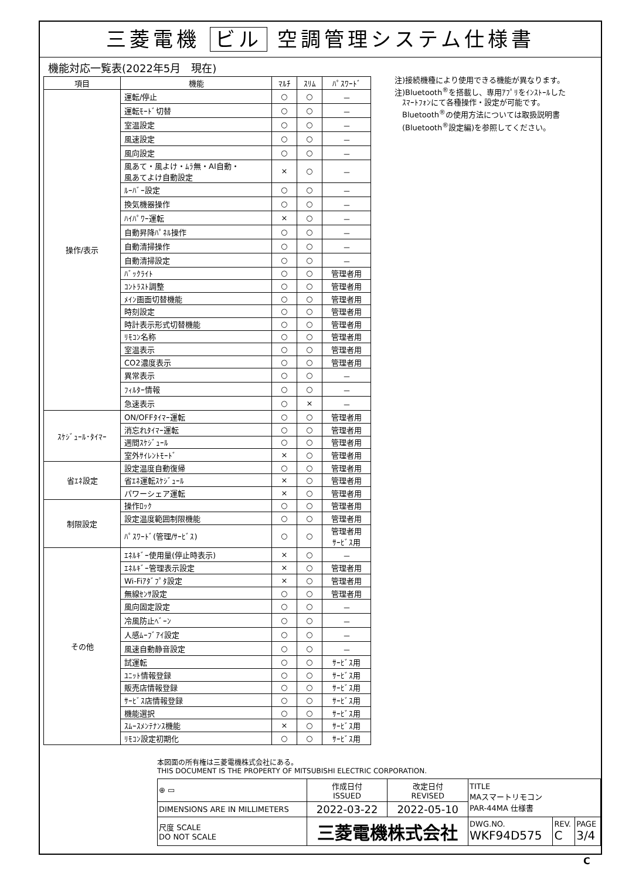三菱電機 ビル 空調管理システム仕様書
機能対応一覧表(2022年5月　現在)
| 項目 | 機能 | ﾏﾙﾁ | ｽﾘﾑ | ﾊﾟｽﾜｰﾄﾞ |
| --- | --- | --- | --- | --- |
| 操作/表示 | 運転/停止 | ○ | ○ | － |
| | 運転ﾓｰﾄﾞ切替 | ○ | ○ | － |
| | 室温設定 | ○ | ○ | － |
| | 風速設定 | ○ | ○ | － |
| | 風向設定 | ○ | ○ | － |
| | 風あて・風よけ・ﾑﾗ無・AI自動・ 風あてよけ自動設定 | × | ○ | － |
| | ﾙｰﾊﾞｰ設定 | ○ | ○ | － |
| | 換気機器操作 | ○ | ○ | － |
| | ﾊｲﾊﾟﾜｰ運転 | × | ○ | － |
| | 自動昇降ﾊﾟﾈﾙ操作 | ○ | ○ | － |
| | 自動清掃操作 | ○ | ○ | － |
| | 自動清掃設定 | ○ | ○ | － |
| | ﾊﾞｯｸﾗｲﾄ | ○ | ○ | 管理者用 |
| | ｺﾝﾄﾗｽﾄ調整 | ○ | ○ | 管理者用 |
| | ﾒｲﾝ画面切替機能 | ○ | ○ | 管理者用 |
| | 時刻設定 | ○ | ○ | 管理者用 |
| | 時計表示形式切替機能 | ○ | ○ | 管理者用 |
| | ﾘﾓｺﾝ名称 | ○ | ○ | 管理者用 |
| | 室温表示 | ○ | ○ | 管理者用 |
| | CO2濃度表示 | ○ | ○ | 管理者用 |
| | 異常表示 | ○ | ○ | － |
| | ﾌｨﾙﾀｰ情報 | ○ | ○ | － |
| | 急速表示 | ○ | × | － |
| ｽｹｼﾞｭｰﾙ･ﾀｲﾏｰ | ON/OFFﾀｲﾏｰ運転 | ○ | ○ | 管理者用 |
| | 消忘れﾀｲﾏｰ運転 | ○ | ○ | 管理者用 |
| | 週間ｽｹｼﾞｭｰﾙ | ○ | ○ | 管理者用 |
| | 室外ｻｲﾚﾝﾄﾓｰﾄﾞ | × | ○ | 管理者用 |
| 省ｴﾈ設定 | 設定温度自動復帰 | ○ | ○ | 管理者用 |
| | 省ｴﾈ運転ｽｹｼﾞｭｰﾙ | × | ○ | 管理者用 |
| | パワーシェア運転 | × | ○ | 管理者用 |
| 制限設定 | 操作ﾛｯｸ | ○ | ○ | 管理者用 |
| | 設定温度範囲制限機能 | ○ | ○ | 管理者用 |
| | ﾊﾟｽﾜｰﾄﾞ(管理/ｻｰﾋﾞｽ) | ○ | ○ | 管理者用 ｻｰﾋﾞｽ用 |
| その他 | ｴﾈﾙｷﾞｰ使用量(停止時表示) | × | ○ | － |
| | ｴﾈﾙｷﾞｰ管理表示設定 | × | ○ | 管理者用 |
| | Wi-Fiｱﾀﾞﾌﾟﾀ設定 | × | ○ | 管理者用 |
| | 無線ｾﾝｻ設定 | ○ | ○ | 管理者用 |
| | 風向固定設定 | ○ | ○ | － |
| | 冷風防止ﾍﾞｰﾝ | ○ | ○ | － |
| | 人感ﾑｰﾌﾞｱｲ設定 | ○ | ○ | － |
| | 風速自動静音設定 | ○ | ○ | － |
| | 試運転 | ○ | ○ | ｻｰﾋﾞｽ用 |
| | ﾕﾆｯﾄ情報登録 | ○ | ○ | ｻｰﾋﾞｽ用 |
| | 販売店情報登録 | ○ | ○ | ｻｰﾋﾞｽ用 |
| | ｻｰﾋﾞｽ店情報登録 | ○ | ○ | ｻｰﾋﾞｽ用 |
| | 機能選択 | ○ | ○ | ｻｰﾋﾞｽ用 |
| | ｽﾑｰｽﾒﾝﾃﾅﾝｽ機能 | × | ○ | ｻｰﾋﾞｽ用 |
| | ﾘﾓｺﾝ設定初期化 | ○ | ○ | ｻｰﾋﾞｽ用 |
注)接続機種により使用できる機能が異なります。
注)Bluetooth<sup>®</sup>を搭載し、専用ｱﾌﾟﾘをｲﾝｽﾄｰﾙした
　ｽﾏｰﾄﾌｫﾝにて各種操作・設定が可能です。
　Bluetooth<sup>®</sup>の使用方法については取扱説明書
　(Bluetooth<sup>®</sup>設定編)を参照してください。
本図面の所有権は三菱電機株式会社にある。
THIS DOCUMENT IS THE PROPERTY OF MITSUBISHI ELECTRIC CORPORATION.
| ⊕ ▭ | 作成日付 ISSUED | 改定日付 REVISED | TITLE MAスマートリモコン PAR-44MA 仕様書 | | |
| DIMENSIONS ARE IN MILLIMETERS | 2022-03-22 | 2022-05-10 | | | |
| 尺度 SCALE DO NOT SCALE | 三菱電機株式会社 | | DWG.NO. WKF94D575 | REV. C | PAGE 3/4 |
C